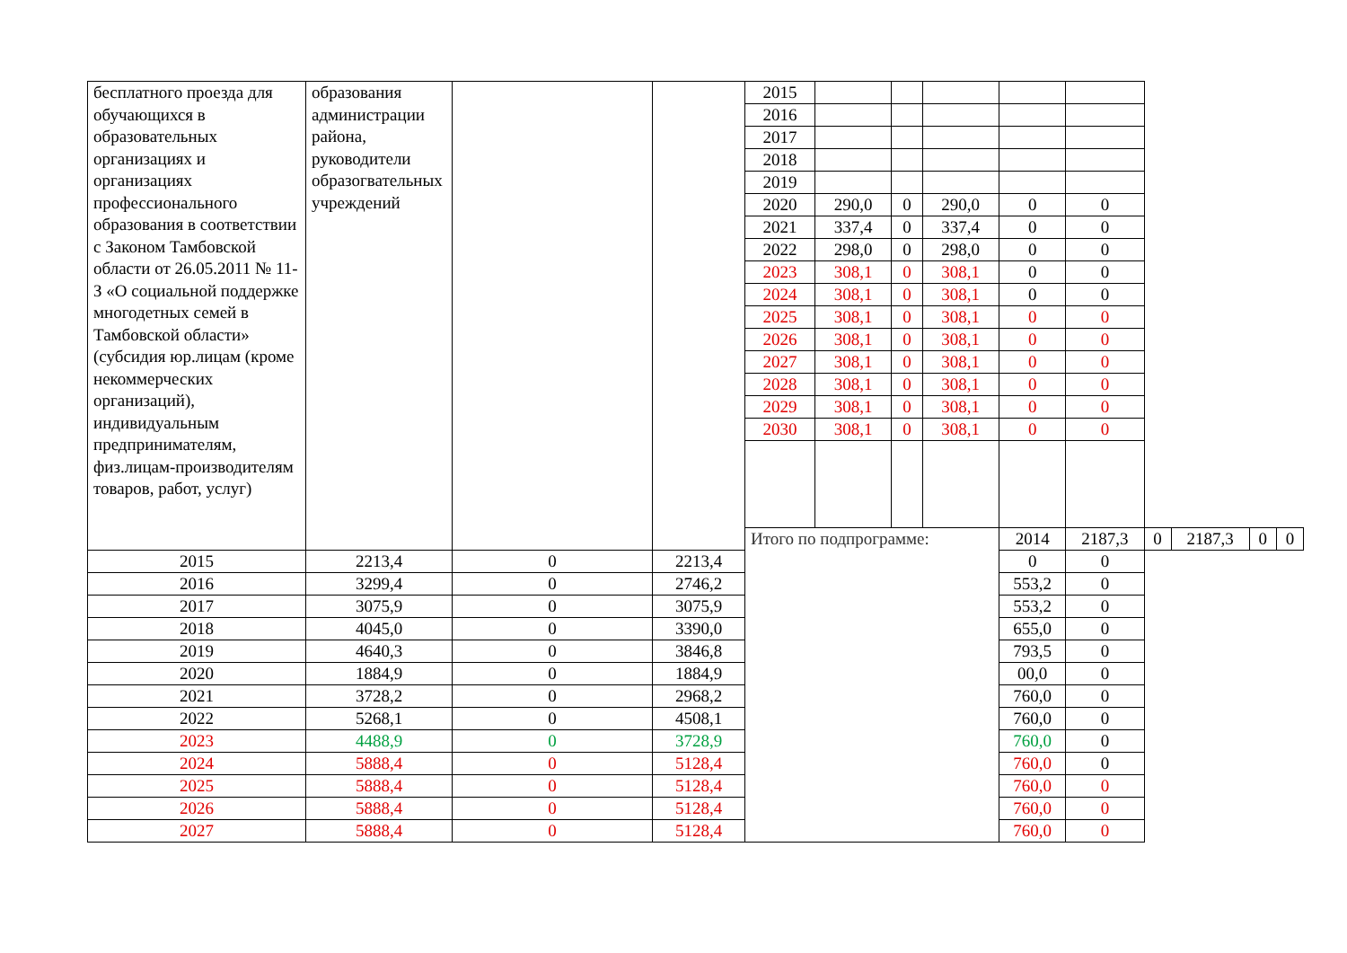| бесплатного проезда для обучающихся в образовательных организациях и организациях профессионального образования в соответствии с Законом Тамбовской области от 26.05.2011 № 11-З «О социальной поддержке многодетных семей в Тамбовской области» (субсидия юр.лицам (кроме некоммерческих организаций), индивидуальным предпринимателям, физ.лицам-производителям товаров, работ, услуг) | образования администрации района, руководители образогвательных учреждений | | | 2015 | | | | | | | | | |
| | | | | 2016 | | | | | | | | | |
| | | | | 2017 | | | | | | | | | |
| | | | | 2018 | | | | | | | | | |
| | | | | 2019 | | | | | | | | | |
| | | | | 2020 | 290,0 | 0 | 290,0 | 0 | 0 | | | | |
| | | | | 2021 | 337,4 | 0 | 337,4 | 0 | 0 | | | | |
| | | | | 2022 | 298,0 | 0 | 298,0 | 0 | 0 | | | | |
| | | | | 2023 | 308,1 | 0 | 308,1 | 0 | 0 | | | | |
| | | | | 2024 | 308,1 | 0 | 308,1 | 0 | 0 | | | | |
| | | | | 2025 | 308,1 | 0 | 308,1 | 0 | 0 | | | | |
| | | | | 2026 | 308,1 | 0 | 308,1 | 0 | 0 | | | | |
| | | | | 2027 | 308,1 | 0 | 308,1 | 0 | 0 | | | | |
| | | | | 2028 | 308,1 | 0 | 308,1 | 0 | 0 | | | | |
| | | | | 2029 | 308,1 | 0 | 308,1 | 0 | 0 | | | | |
| | | | | 2030 | 308,1 | 0 | 308,1 | 0 | 0 | | | | |
| | | | | Итого по подпрограмме: | | | | 2014 | 2187,3 | 0 | 2187,3 | 0 | 0 |
| 2015 | 2213,4 | 0 | 2213,4 | | | | | 0 | 0 | | | | |
| 2016 | 3299,4 | 0 | 2746,2 | | | | | 553,2 | 0 | | | | |
| 2017 | 3075,9 | 0 | 3075,9 | | | | | 553,2 | 0 | | | | |
| 2018 | 4045,0 | 0 | 3390,0 | | | | | 655,0 | 0 | | | | |
| 2019 | 4640,3 | 0 | 3846,8 | | | | | 793,5 | 0 | | | | |
| 2020 | 1884,9 | 0 | 1884,9 | | | | | 00,0 | 0 | | | | |
| 2021 | 3728,2 | 0 | 2968,2 | | | | | 760,0 | 0 | | | | |
| 2022 | 5268,1 | 0 | 4508,1 | | | | | 760,0 | 0 | | | | |
| 2023 | 4488,9 | 0 | 3728,9 | | | | | 760,0 | 0 | | | | |
| 2024 | 5888,4 | 0 | 5128,4 | | | | | 760,0 | 0 | | | | |
| 2025 | 5888,4 | 0 | 5128,4 | | | | | 760,0 | 0 | | | | |
| 2026 | 5888,4 | 0 | 5128,4 | | | | | 760,0 | 0 | | | | |
| 2027 | 5888,4 | 0 | 5128,4 | | | | | 760,0 | 0 | | | | |